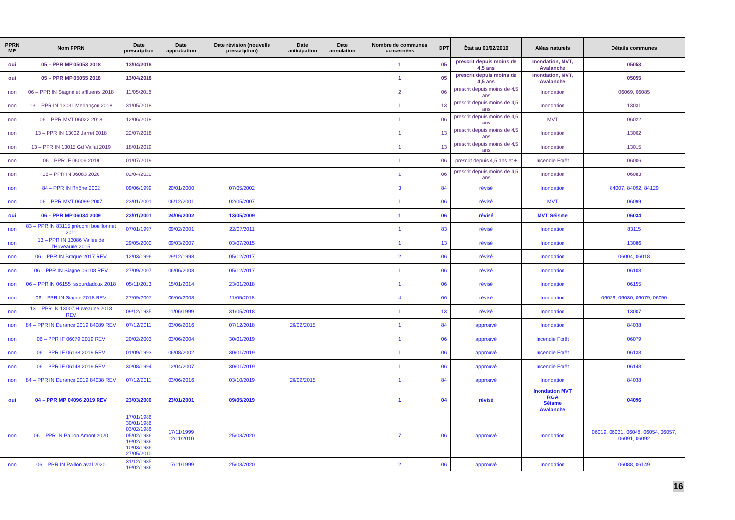| PPRN MP | Nom PPRN | Date prescription | Date approbation | Date révision (nouvelle prescription) | Date anticipation | Date annulation | Nombre de communes concernées | DPT | État au 01/02/2019 | Aléas naturels | Détails communes |
| --- | --- | --- | --- | --- | --- | --- | --- | --- | --- | --- | --- |
| oui | 05 – PPR MP 05053 2018 | 13/04/2018 | | | | | 1 | 05 | prescrit depuis moins de 4,5 ans | Inondation, MVT, Avalanche | 05053 |
| oui | 05 – PPR MP 05055 2018 | 13/04/2018 | | | | | 1 | 05 | prescrit depuis moins de 4,5 ans | Inondation, MVT, Avalanche | 05055 |
| non | 06 – PPR IN Siagne et affluents 2018 | 11/05/2018 | | | | | 2 | 06 | prescrit depuis moins de 4,5 ans | Inondation | 06069, 06085 |
| non | 13 – PPR IN 13031 Merlançon 2018 | 31/05/2018 | | | | | 1 | 13 | prescrit depuis moins de 4,5 ans | Inondation | 13031 |
| non | 06 – PPR MVT 06022 2018 | 12/06/2018 | | | | | 1 | 06 | prescrit depuis moins de 4,5 ans | MVT | 06022 |
| non | 13 – PPR IN 13002 Jarret 2018 | 22/07/2018 | | | | | 1 | 13 | prescrit depuis moins de 4,5 ans | Inondation | 13002 |
| non | 13 – PPR IN 13015 Gd Vallat 2019 | 18/01/2019 | | | | | 1 | 13 | prescrit depuis moins de 4,5 ans | Inondation | 13015 |
| non | 06 – PPR IF 06006 2019 | 01/07/2019 | | | | | 1 | 06 | prescrit depuis 4,5 ans et + | Incendie Forêt | 06006 |
| non | 06 – PPR IN 06083 2020 | 02/04/2020 | | | | | 1 | 06 | prescrit depuis moins de 4,5 ans | Inondation | 06083 |
| non | 84 – PPR IN Rhône 2002 | 09/06/1999 | 20/01/2000 | 07/05/2002 | | | 3 | 84 | révisé | Inondation | 84007, 84092, 84129 |
| non | 06 – PPR MVT 06099 2007 | 23/01/2001 | 06/12/2001 | 02/05/2007 | | | 1 | 06 | révisé | MVT | 06099 |
| oui | 06 – PPR MP 06034 2009 | 23/01/2001 | 24/06/2002 | 13/05/2009 | | | 1 | 06 | révisé | MVT Séisme | 06034 |
| non | 83 – PPR IN 83115 préconil bouillonnet 2011 | 07/01/1997 | 09/02/2001 | 22/07/2011 | | | 1 | 83 | révisé | Inondation | 83115 |
| non | 13 – PPR IN 13086 Vallée de l'Huveaune 2015 | 29/05/2000 | 09/03/2007 | 03/07/2015 | | | 1 | 13 | révisé | Inondation | 13086 |
| non | 06 – PPR IN Braque 2017 REV | 12/03/1996 | 29/12/1998 | 05/12/2017 | | | 2 | 06 | révisé | Inondation | 06004, 06018 |
| non | 06 – PPR IN Siagne 06108 REV | 27/09/2007 | 06/06/2008 | 05/12/2017 | | | 1 | 06 | révisé | Inondation | 06108 |
| non | 06 – PPR IN 06155 Issourdadoux 2018 | 05/11/2013 | 15/01/2014 | 23/01/2018 | | | 1 | 06 | révisé | Inondation | 06155 |
| non | 06 – PPR IN Siagne 2018 REV | 27/09/2007 | 06/06/2008 | 11/05/2018 | | | 4 | 06 | révisé | Inondation | 06029, 06030, 06079, 06090 |
| non | 13 – PPR IN 13007 Huveaune 2018 REV | 09/12/1985 | 11/06/1999 | 31/05/2018 | | | 1 | 13 | révisé | Inondation | 13007 |
| non | 84 – PPR IN Durance 2019 84089 REV | 07/12/2011 | 03/06/2016 | 07/12/2018 | 26/02/2015 | | 1 | 84 | approuvé | Inondation | 84038 |
| non | 06 – PPR IF 06079 2019 REV | 20/02/2003 | 03/06/2004 | 30/01/2019 | | | 1 | 06 | approuvé | Incendie Forêt | 06079 |
| non | 06 – PPR IF 06138 2019 REV | 01/09/1993 | 06/08/2002 | 30/01/2019 | | | 1 | 06 | approuvé | Incendie Forêt | 06138 |
| non | 06 – PPR IF 06148 2019 REV | 30/08/1994 | 12/04/2007 | 30/01/2019 | | | 1 | 06 | approuvé | Incendie Forêt | 06148 |
| non | 84 – PPR IN Durance 2019 84038 REV | 07/12/2011 | 03/06/2016 | 03/10/2019 | 26/02/2015 | | 1 | 84 | approuvé | Inondation | 84038 |
| oui | 04 – PPR MP 04096 2019 REV | 23/03/2000 | 23/01/2001 | 09/05/2019 | | | 1 | 04 | révisé | Inondation MVT RGA Séisme Avalanche | 04096 |
| non | 06 – PPR IN Paillon Amont 2020 | 17/01/1986 30/01/1986 03/02/1986 05/02/1986 19/02/1986 10/03/1986 27/05/2010 | 17/11/1999 12/11/2010 | 25/03/2020 | | | 7 | 06 | approuvé | Inondation | 06019, 06031, 06048, 06054, 06057, 06091, 06092 |
| non | 06 – PPR IN Paillon aval 2020 | 31/12/1985 19/02/1986 | 17/11/1999 | 25/03/2020 | | | 2 | 06 | approuvé | Inondation | 06088, 06149 |
16